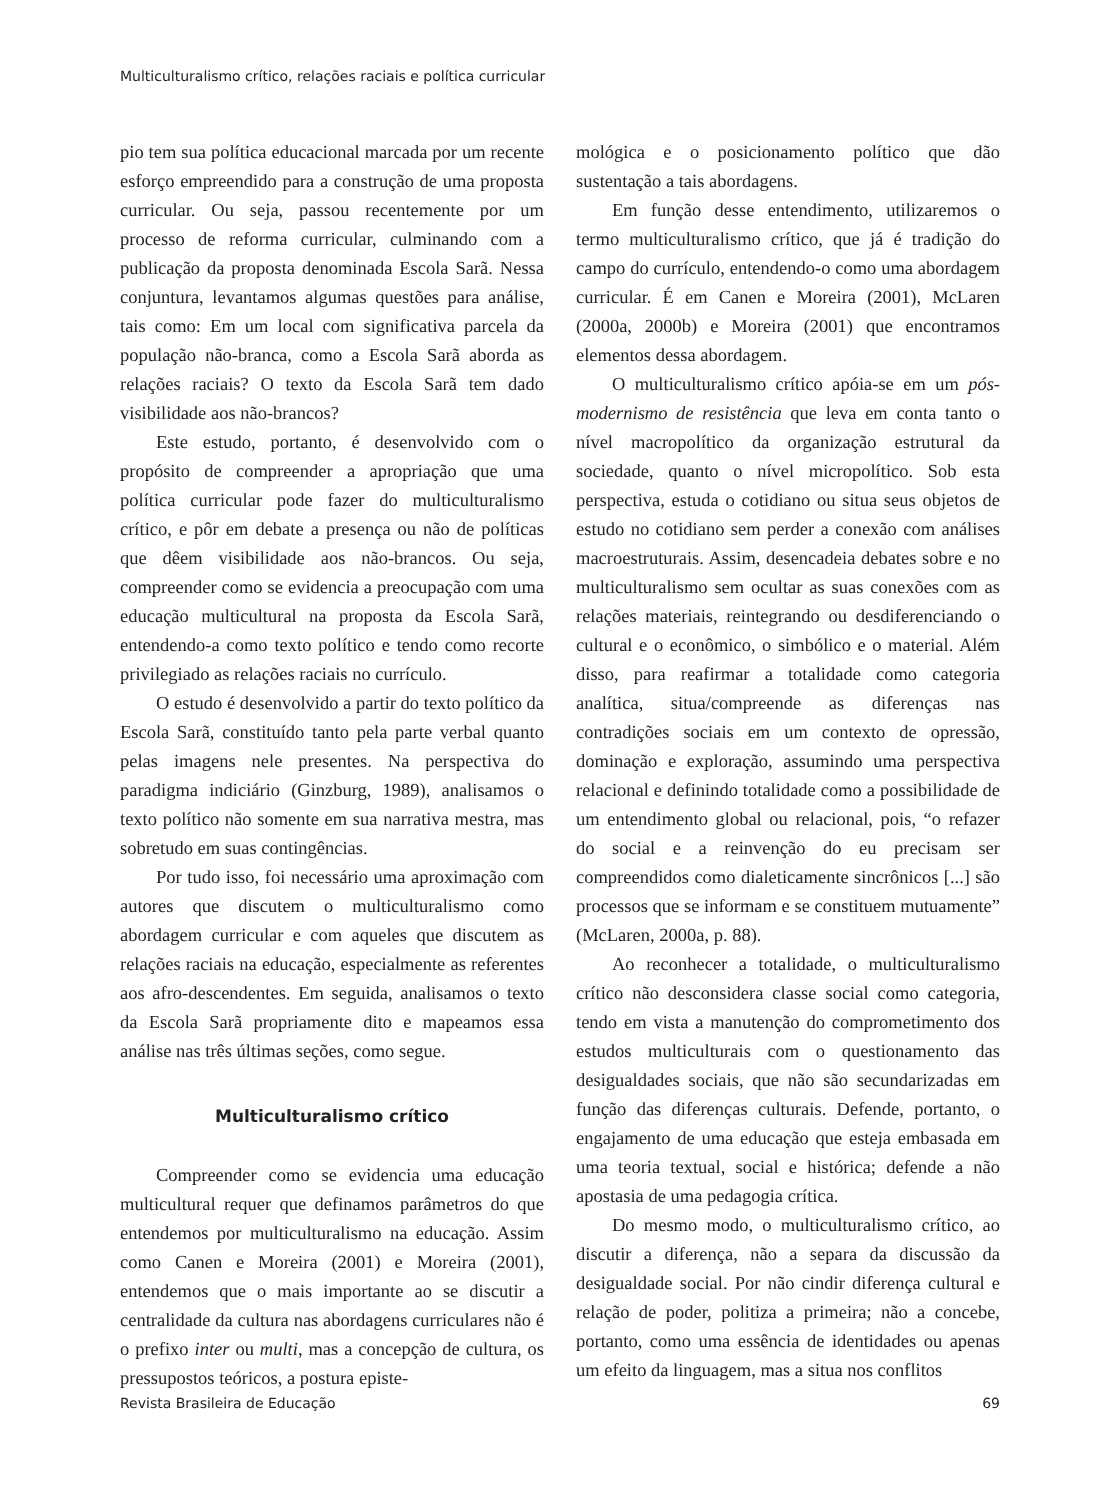Multiculturalismo crítico, relações raciais e política curricular
pio tem sua política educacional marcada por um recente esforço empreendido para a construção de uma proposta curricular. Ou seja, passou recentemente por um processo de reforma curricular, culminando com a publicação da proposta denominada Escola Sarã. Nessa conjuntura, levantamos algumas questões para análise, tais como: Em um local com significativa parcela da população não-branca, como a Escola Sarã aborda as relações raciais? O texto da Escola Sarã tem dado visibilidade aos não-brancos?
Este estudo, portanto, é desenvolvido com o propósito de compreender a apropriação que uma política curricular pode fazer do multiculturalismo crítico, e pôr em debate a presença ou não de políticas que dêem visibilidade aos não-brancos. Ou seja, compreender como se evidencia a preocupação com uma educação multicultural na proposta da Escola Sarã, entendendo-a como texto político e tendo como recorte privilegiado as relações raciais no currículo.
O estudo é desenvolvido a partir do texto político da Escola Sarã, constituído tanto pela parte verbal quanto pelas imagens nele presentes. Na perspectiva do paradigma indiciário (Ginzburg, 1989), analisamos o texto político não somente em sua narrativa mestra, mas sobretudo em suas contingências.
Por tudo isso, foi necessário uma aproximação com autores que discutem o multiculturalismo como abordagem curricular e com aqueles que discutem as relações raciais na educação, especialmente as referentes aos afro-descendentes. Em seguida, analisamos o texto da Escola Sarã propriamente dito e mapeamos essa análise nas três últimas seções, como segue.
Multiculturalismo crítico
Compreender como se evidencia uma educação multicultural requer que definamos parâmetros do que entendemos por multiculturalismo na educação. Assim como Canen e Moreira (2001) e Moreira (2001), entendemos que o mais importante ao se discutir a centralidade da cultura nas abordagens curriculares não é o prefixo inter ou multi, mas a concepção de cultura, os pressupostos teóricos, a postura episte-
mológica e o posicionamento político que dão sustentação a tais abordagens.
Em função desse entendimento, utilizaremos o termo multiculturalismo crítico, que já é tradição do campo do currículo, entendendo-o como uma abordagem curricular. É em Canen e Moreira (2001), McLaren (2000a, 2000b) e Moreira (2001) que encontramos elementos dessa abordagem.
O multiculturalismo crítico apóia-se em um pós-modernismo de resistência que leva em conta tanto o nível macropolítico da organização estrutural da sociedade, quanto o nível micropolítico. Sob esta perspectiva, estuda o cotidiano ou situa seus objetos de estudo no cotidiano sem perder a conexão com análises macroestruturais. Assim, desencadeia debates sobre e no multiculturalismo sem ocultar as suas conexões com as relações materiais, reintegrando ou desdiferenciando o cultural e o econômico, o simbólico e o material. Além disso, para reafirmar a totalidade como categoria analítica, situa/compreende as diferenças nas contradições sociais em um contexto de opressão, dominação e exploração, assumindo uma perspectiva relacional e definindo totalidade como a possibilidade de um entendimento global ou relacional, pois, “o refazer do social e a reinvenção do eu precisam ser compreendidos como dialeticamente sincrônicos [...] são processos que se informam e se constituem mutuamente” (McLaren, 2000a, p. 88).
Ao reconhecer a totalidade, o multiculturalismo crítico não desconsidera classe social como categoria, tendo em vista a manutenção do comprometimento dos estudos multiculturais com o questionamento das desigualdades sociais, que não são secundarizadas em função das diferenças culturais. Defende, portanto, o engajamento de uma educação que esteja embasada em uma teoria textual, social e histórica; defende a não apostasia de uma pedagogia crítica.
Do mesmo modo, o multiculturalismo crítico, ao discutir a diferença, não a separa da discussão da desigualdade social. Por não cindir diferença cultural e relação de poder, politiza a primeira; não a concebe, portanto, como uma essência de identidades ou apenas um efeito da linguagem, mas a situa nos conflitos
Revista Brasileira de Educação 69